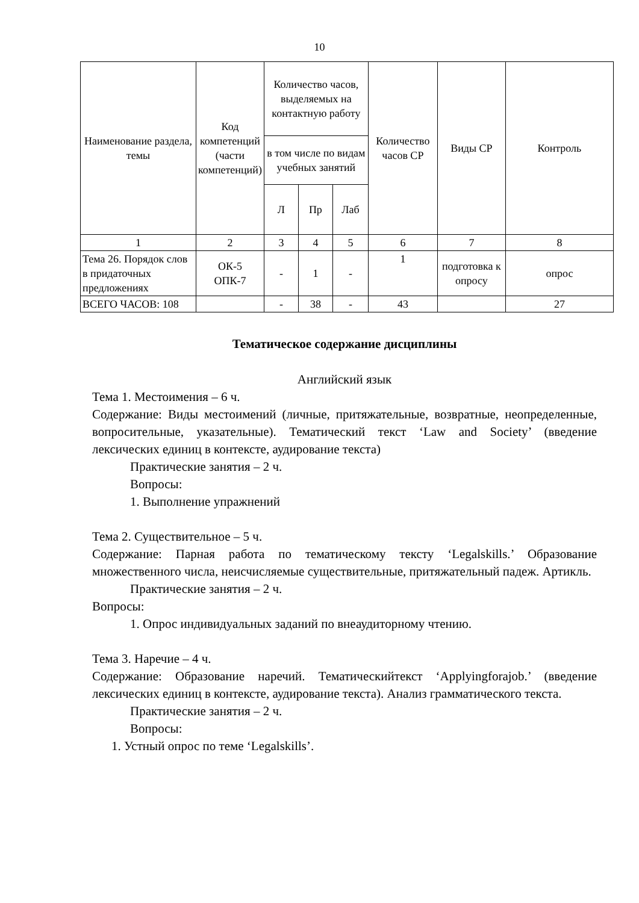10
| Наименование раздела, темы | Код компетенций (части компетенций) | Количество часов, выделяемых на контактную работу | | | Количество часов СР | Виды СР | Контроль |
| --- | --- | --- | --- | --- | --- | --- | --- |
| | | в том числе по видам учебных занятий | | | | | |
| | | Л | Пр | Лаб | | | |
| 1 | 2 | 3 | 4 | 5 | 6 | 7 | 8 |
| Тема 26. Порядок слов в придаточных предложениях | ОК-5 ОПК-7 | - | 1 | - | 1 | подготовка к опросу | опрос |
| ВСЕГО ЧАСОВ: 108 | | - | 38 | - | 43 | | 27 |
Тематическое содержание дисциплины
Английский язык
Тема 1. Местоимения – 6 ч.
Содержание: Виды местоимений (личные, притяжательные, возвратные, неопределенные, вопросительные, указательные). Тематический текст ‘Law and Society’ (введение лексических единиц в контексте, аудирование текста)
Практические занятия – 2 ч.
Вопросы:
1. Выполнение упражнений
Тема 2. Существительное – 5 ч.
Содержание: Парная работа по тематическому тексту ‘Legalskills.’ Образование множественного числа, неисчисляемые существительные, притяжательный падеж. Артикль.
Практические занятия – 2 ч.
Вопросы:
1. Опрос индивидуальных заданий по внеаудиторному чтению.
Тема 3. Наречие – 4 ч.
Содержание: Образование наречий. Тематическийтекст ‘Applyingforajob.’ (введение лексических единиц в контексте, аудирование текста). Анализ грамматического текста.
Практические занятия – 2 ч.
Вопросы:
1. Устный опрос по теме ‘Legalskills’.